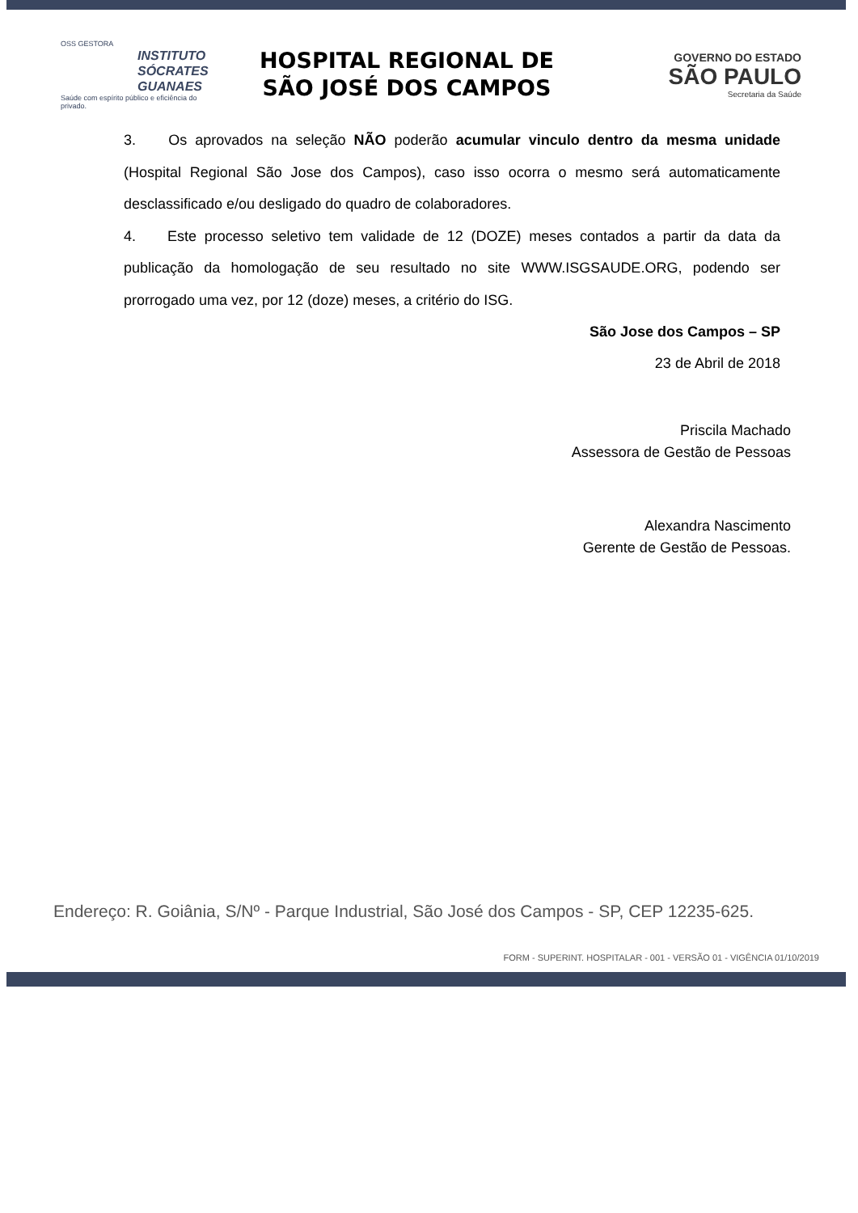OSS GESTORA
INSTITUTO
SÓCRATES
GUANAES
Saúde com espírito público e eficiência do privado.
HOSPITAL REGIONAL DE
SÃO JOSÉ DOS CAMPOS
GOVERNO DO ESTADO
SÃO PAULO
Secretaria da Saúde
3. Os aprovados na seleção NÃO poderão acumular vinculo dentro da mesma unidade (Hospital Regional São Jose dos Campos), caso isso ocorra o mesmo será automaticamente desclassificado e/ou desligado do quadro de colaboradores.
4. Este processo seletivo tem validade de 12 (DOZE) meses contados a partir da data da publicação da homologação de seu resultado no site WWW.ISGSAUDE.ORG, podendo ser prorrogado uma vez, por 12 (doze) meses, a critério do ISG.
São Jose dos Campos – SP
23 de Abril de 2018
Priscila Machado
Assessora de Gestão de Pessoas
Alexandra Nascimento
Gerente de Gestão de Pessoas.
Endereço: R. Goiânia, S/Nº - Parque Industrial, São José dos Campos - SP, CEP 12235-625.
FORM - SUPERINT. HOSPITALAR - 001 - VERSÃO 01 - VIGÊNCIA 01/10/2019